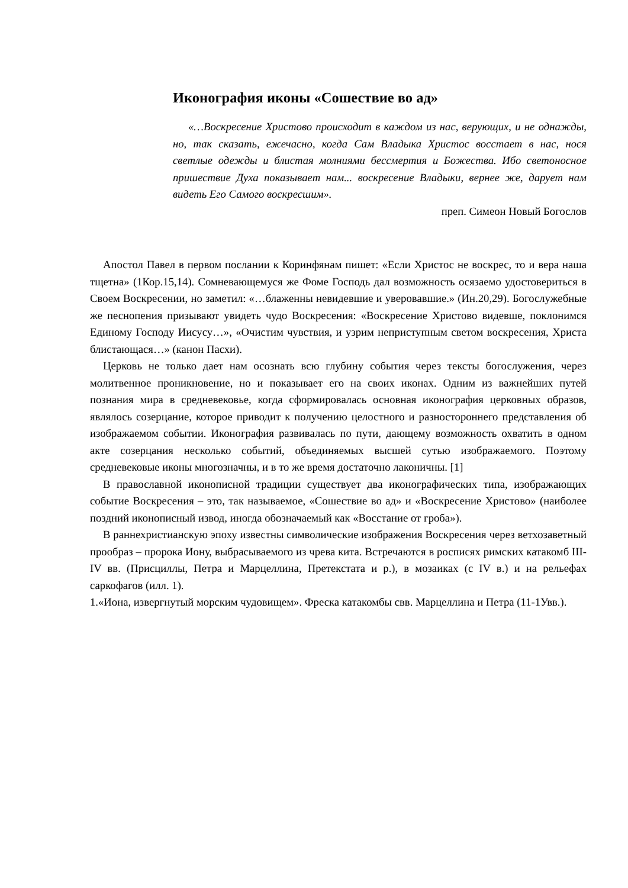Иконография иконы «Сошествие во ад»
«…Воскресение Христово происходит в каждом из нас, верующих, и не однажды, но, так сказать, ежечасно, когда Сам Владыка Христос восстает в нас, нося светлые одежды и блистая молниями бессмертия и Божества. Ибо светоносное пришествие Духа показывает нам... воскресение Владыки, вернее же, дарует нам видеть Его Самого воскресшим».
преп. Симеон Новый Богослов
Апостол Павел в первом послании к Коринфянам пишет: «Если Христос не воскрес, то и вера наша тщетна» (1Кор.15,14). Сомневающемуся же Фоме Господь дал возможность осязаемо удостовериться в Своем Воскресении, но заметил: «…блаженны невидевшие и уверовавшие.» (Ин.20,29). Богослужебные же песнопения призывают увидеть чудо Воскресения: «Воскресение Христово видевше, поклонимся Единому Господу Иисусу…», «Очистим чувствия, и узрим неприступным светом воскресения, Христа блистающася…» (канон Пасхи).
Церковь не только дает нам осознать всю глубину события через тексты богослужения, через молитвенное проникновение, но и показывает его на своих иконах. Одним из важнейших путей познания мира в средневековье, когда сформировалась основная иконография церковных образов, являлось созерцание, которое приводит к получению целостного и разностороннего представления об изображаемом событии. Иконография развивалась по пути, дающему возможность охватить в одном акте созерцания несколько событий, объединяемых высшей сутью изображаемого. Поэтому средневековые иконы многозначны, и в то же время достаточно лаконичны. [1]
В православной иконописной традиции существует два иконографических типа, изображающих событие Воскресения – это, так называемое, «Сошествие во ад» и «Воскресение Христово» (наиболее поздний иконописный извод, иногда обозначаемый как «Восстание от гроба»).
В раннехристианскую эпоху известны символические изображения Воскресения через ветхозаветный прообраз – пророка Иону, выбрасываемого из чрева кита. Встречаются в росписях римских катакомб III-IV вв. (Присциллы, Петра и Марцеллина, Претекстата и р.), в мозаиках (с IV в.) и на рельефах саркофагов (илл. 1).
1.«Иона, извергнутый морским чудовищем». Фреска катакомбы свв. Марцеллина и Петра (11-1Увв.).